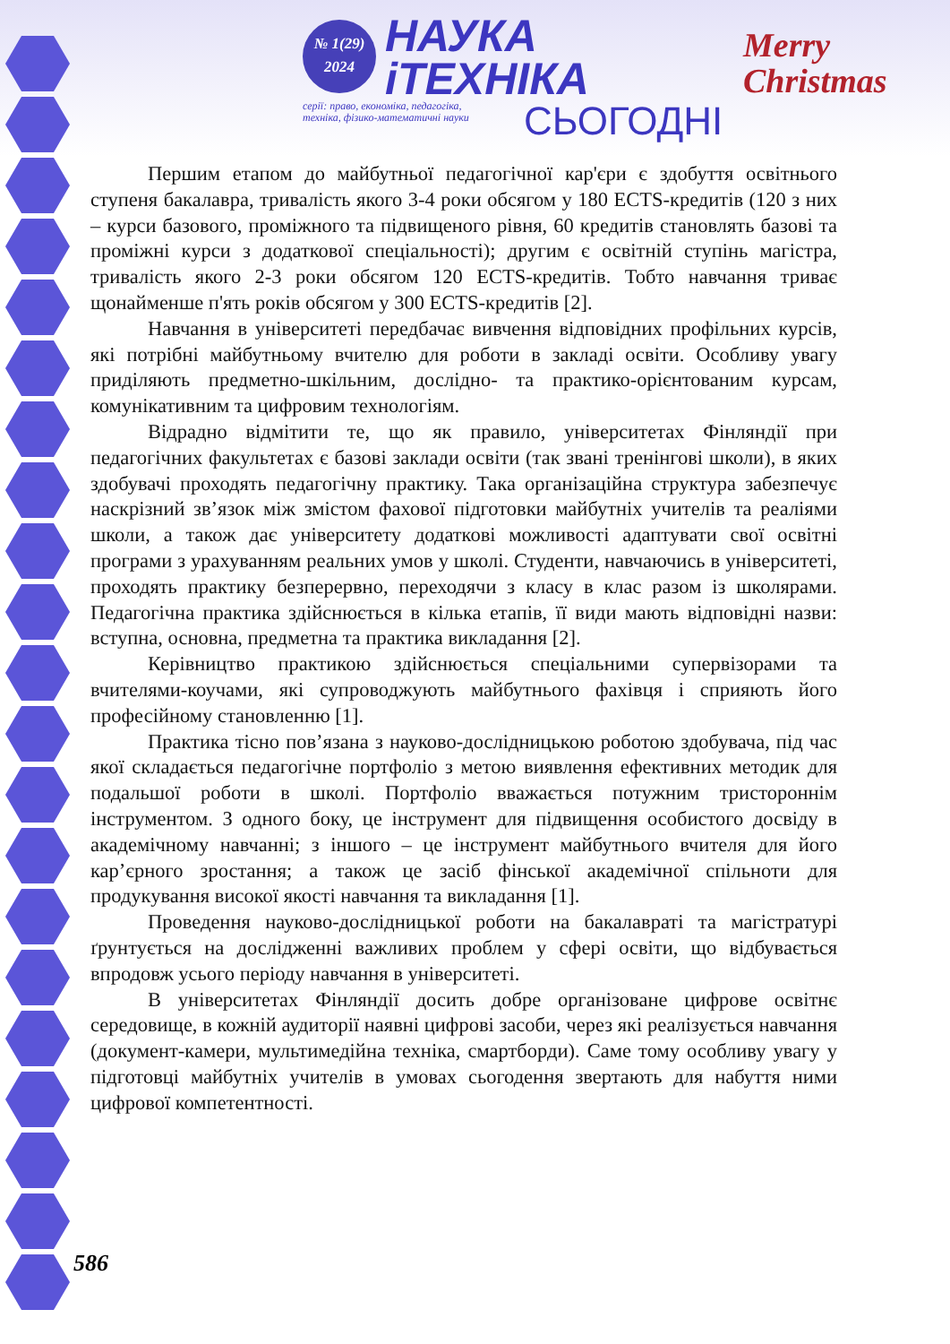№ 1(29)
2024
НАУКА
іТЕХНІКА
серії: право, економіка, педагогіка,
техніка, фізико-математичні науки
СЬОГОДНІ
Merry
Christmas
Першим етапом до майбутньої педагогічної кар'єри є здобуття освітнього ступеня бакалавра, тривалість якого 3-4 роки обсягом у 180 ECTS-кредитів (120 з них – курси базового, проміжного та підвищеного рівня, 60 кредитів становлять базові та проміжні курси з додаткової спеціальності); другим є освітній ступінь магістра, тривалість якого 2-3 роки обсягом 120 ECTS-кредитів. Тобто навчання триває щонайменше п'ять років обсягом у 300 ECTS-кредитів [2].
Навчання в університеті передбачає вивчення відповідних профільних курсів, які потрібні майбутньому вчителю для роботи в закладі освіти. Особливу увагу приділяють предметно-шкільним, дослідно- та практико-орієнтованим курсам, комунікативним та цифровим технологіям.
Відрадно відмітити те, що як правило, університетах Фінляндії при педагогічних факультетах є базові заклади освіти (так звані тренінгові школи), в яких здобувачі проходять педагогічну практику. Така організаційна структура забезпечує наскрізний зв’язок між змістом фахової підготовки майбутніх учителів та реаліями школи, а також дає університету додаткові можливості адаптувати свої освітні програми з урахуванням реальних умов у школі. Студенти, навчаючись в університеті, проходять практику безперервно, переходячи з класу в клас разом із школярами. Педагогічна практика здійснюється в кілька етапів, її види мають відповідні назви: вступна, основна, предметна та практика викладання [2].
Керівництво практикою здійснюється спеціальними супервізорами та вчителями-коучами, які супроводжують майбутнього фахівця і сприяють його професійному становленню [1].
Практика тісно пов’язана з науково-дослідницькою роботою здобувача, під час якої складається педагогічне портфоліо з метою виявлення ефективних методик для подальшої роботи в школі. Портфоліо вважається потужним тристороннім інструментом. З одного боку, це інструмент для підвищення особистого досвіду в академічному навчанні; з іншого – це інструмент майбутнього вчителя для його кар’єрного зростання; а також це засіб фінської академічної спільноти для продукування високої якості навчання та викладання [1].
Проведення науково-дослідницької роботи на бакалавраті та магістратурі ґрунтується на дослідженні важливих проблем у сфері освіти, що відбувається впродовж усього періоду навчання в університеті.
В університетах Фінляндії досить добре організоване цифрове освітнє середовище, в кожній аудиторії наявні цифрові засоби, через які реалізується навчання (документ-камери, мультимедійна техніка, смартборди). Саме тому особливу увагу у підготовці майбутніх учителів в умовах сьогодення звертають для набуття ними цифрової компетентності.
586